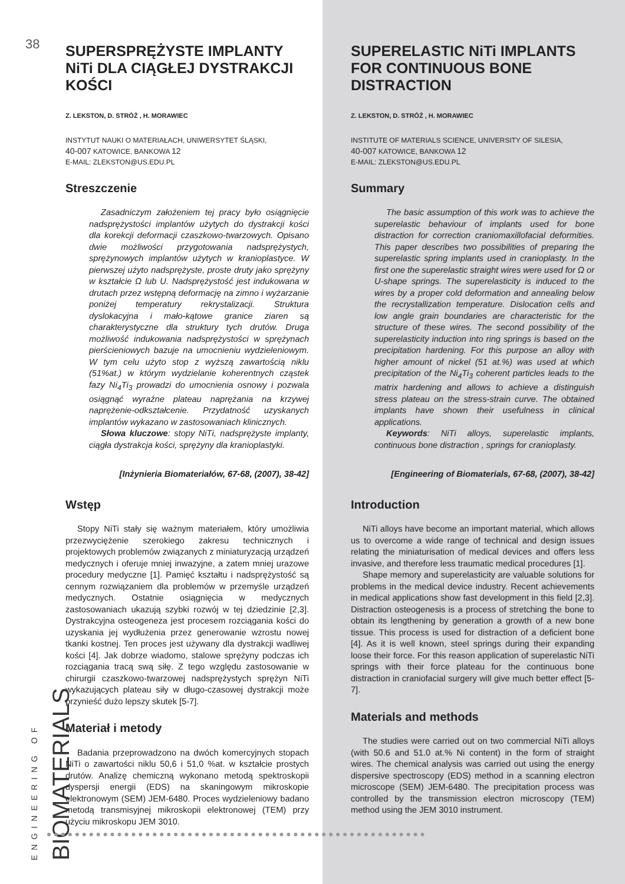38
SUPERSPRĘŻYSTE IMPLANTY NiTi DLA CIĄGŁEJ DYSTRAKCJI KOŚCI
Z. LEKSTON, D. STRÓŻ , H. MORAWIEC
INSTYTUT NAUKI O MATERIAŁACH, UNIWERSYTET ŚLĄSKI,
40-007 KATOWICE, BANKOWA 12
E-MAIL: ZLEKSTON@US.EDU.PL
Streszczenie
Zasadniczym założeniem tej pracy było osiągnięcie nadsprężystości implantów użytych do dystrakcji kości dla korekcji deformacji czaszkowo-twarzowych. Opisano dwie możliwości przygotowania nadsprężystych, sprężynowych implantów użytych w kranioplastyce. W pierwszej użyto nadsprężyste, proste druty jako sprężyny w kształcie Ω lub U. Nadsprężystość jest indukowana w drutach przez wstępną deformację na zimno i wyżarzanie poniżej temperatury rekrystalizacji. Struktura dyslokacyjna i mało-kątowe granice ziaren są charakterystyczne dla struktury tych drutów. Druga możliwość indukowania nadsprężystości w sprężynach pierścieniowych bazuje na umocnieniu wydzieleniowym. W tym celu użyto stop z wyższą zawartością niklu (51%at.) w którym wydzielanie koherentnych cząstek fazy Ni<sub>4</sub>Ti<sub>3</sub> prowadzi do umocnienia osnowy i pozwala osiągnąć wyraźne plateau naprężania na krzywej naprężenie-odkształcenie. Przydatność uzyskanych implantów wykazano w zastosowaniach klinicznych.
Słowa kluczowe: stopy NiTi, nadsprężyste implanty, ciągła dystrakcja kości, sprężyny dla kranioplastyki.
[Inżynieria Biomateriałów, 67-68, (2007), 38-42]
Wstęp
Stopy NiTi stały się ważnym materiałem, który umożliwia przezwyciężenie szerokiego zakresu technicznych i projektowych problemów związanych z miniaturyzacją urządzeń medycznych i oferuje mniej inwazyjne, a zatem mniej urazowe procedury medyczne [1]. Pamięć kształtu i nadsprężystość są cennym rozwiązaniem dla problemów w przemyśle urządzeń medycznych. Ostatnie osiągnięcia w medycznych zastosowaniach ukazują szybki rozwój w tej dziedzinie [2,3]. Dystrakcyjna osteogeneza jest procesem rozciągania kości do uzyskania jej wydłużenia przez generowanie wzrostu nowej tkanki kostnej. Ten proces jest używany dla dystrakcji wadliwej kości [4]. Jak dobrze wiadomo, stalowe sprężyny podczas ich rozciągania tracą swą siłę. Z tego względu zastosowanie w chirurgii czaszkowo-twarzowej nadsprężystych sprężyn NiTi wykazujących plateau siły w długo-czasowej dystrakcji może przynieść dużo lepszy skutek [5-7].
Materiał i metody
Badania przeprowadzono na dwóch komercyjnych stopach NiTi o zawartości niklu 50,6 i 51,0 %at. w kształcie prostych drutów. Analizę chemiczną wykonano metodą spektroskopii dyspersji energii (EDS) na skaningowym mikroskopie elektronowym (SEM) JEM-6480. Proces wydzieleniowy badano metodą transmisyjnej mikroskopii elektronowej (TEM) przy użyciu mikroskopu JEM 3010.
SUPERELASTIC NiTi IMPLANTS FOR CONTINUOUS BONE DISTRACTION
Z. LEKSTON, D. STRÓŻ , H. MORAWIEC
INSTITUTE OF MATERIALS SCIENCE, UNIVERSITY OF SILESIA,
40-007 KATOWICE, BANKOWA 12
E-MAIL: ZLEKSTON@US.EDU.PL
Summary
The basic assumption of this work was to achieve the superelastic behaviour of implants used for bone distraction for correction craniomaxillofacial deformities. This paper describes two possibilities of preparing the superelastic spring implants used in cranioplasty. In the first one the superelastic straight wires were used for Ω or U-shape springs. The superelasticity is induced to the wires by a proper cold deformation and annealing below the recrystallization temperature. Dislocation cells and low angle grain boundaries are characteristic for the structure of these wires. The second possibility of the superelasticity induction into ring springs is based on the precipitation hardening. For this purpose an alloy with higher amount of nickel (51 at.%) was used at which precipitation of the Ni<sub>4</sub>Ti<sub>3</sub> coherent particles leads to the matrix hardening and allows to achieve a distinguish stress plateau on the stress-strain curve. The obtained implants have shown their usefulness in clinical applications.
Keywords: NiTi alloys, superelastic implants, continuous bone distraction , springs for cranioplasty.
[Engineering of Biomaterials, 67-68, (2007), 38-42]
Introduction
NiTi alloys have become an important material, which allows us to overcome a wide range of technical and design issues relating the miniaturisation of medical devices and offers less invasive, and therefore less traumatic medical procedures [1].
Shape memory and superelasticity are valuable solutions for problems in the medical device industry. Recent achievements in medical applications show fast development in this field [2,3]. Distraction osteogenesis is a process of stretching the bone to obtain its lengthening by generation a growth of a new bone tissue. This process is used for distraction of a deficient bone [4]. As it is well known, steel springs during their expanding loose their force. For this reason application of superelastic NiTi springs with their force plateau for the continuous bone distraction in craniofacial surgery will give much better effect [5-7].
Materials and methods
The studies were carried out on two commercial NiTi alloys (with 50.6 and 51.0 at.% Ni content) in the form of straight wires. The chemical analysis was carried out using the energy dispersive spectroscopy (EDS) method in a scanning electron microscope (SEM) JEM-6480. The precipitation process was controlled by the transmission electron microscopy (TEM) method using the JEM 3010 instrument.
ENGINEERING OF BIOMATERIALS